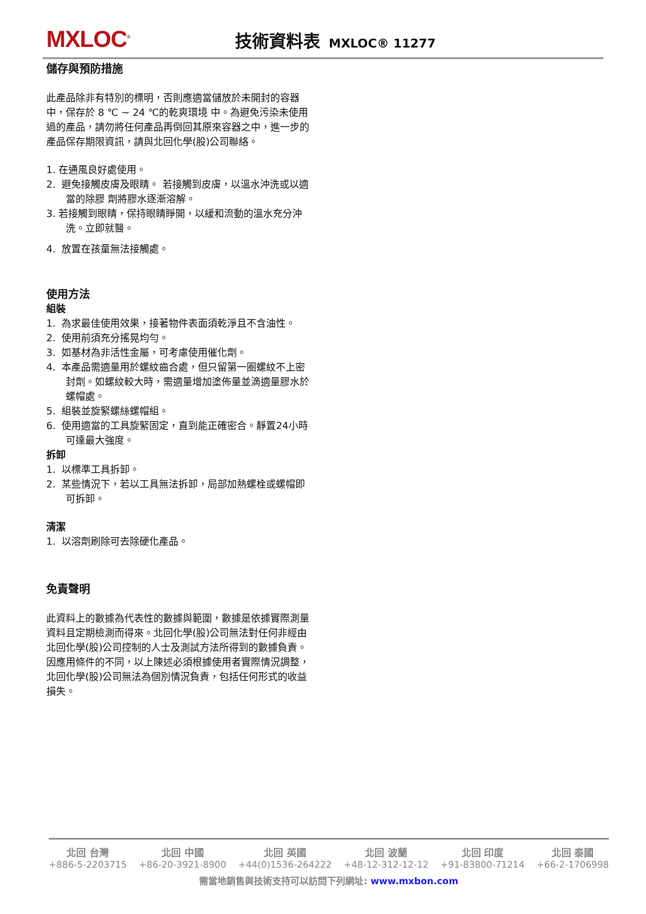MXLOC<sup>®</sup>
技術資料表 MXLOC® 11277
儲存與預防措施
此產品除非有特別的標明，否則應適當儲放於未開封的容器中，保存於 8 ℃ ~ 24 ℃的乾爽環境 中。為避免污染未使用過的產品，請勿將任何產品再倒回其原來容器之中，進一步的產品保存期限資訊，請與北回化學(股)公司聯絡。
1. 在通風良好處使用。
2. 避免接觸皮膚及眼睛。 若接觸到皮膚，以溫水沖洗或以適當的除膠 劑將膠水逐漸溶解。
3. 若接觸到眼睛，保持眼睛睜開，以緩和流動的溫水充分沖洗。立即就醫。
4. 放置在孩童無法接觸處。
使用方法
組裝
1. 為求最佳使用效果，接著物件表面須乾淨且不含油性。
2. 使用前須充分搖晃均勻。
3. 如基材為非活性金屬，可考慮使用催化劑。
4. 本產品需適量用於螺紋齒合處，但只留第一圈螺紋不上密封劑。如螺紋較大時，需適量增加塗佈量並滴適量膠水於螺帽處。
5. 組裝並旋緊螺絲螺帽組。
6. 使用適當的工具旋緊固定，直到能正確密合。靜置24小時可達最大強度。
拆卸
1. 以標準工具拆卸。
2. 某些情況下，若以工具無法拆卸，局部加熱螺栓或螺帽即可拆卸。
清潔
1. 以溶劑刷除可去除硬化產品。
免責聲明
此資料上的數據為代表性的數據與範圍，數據是依據實際測量資料且定期檢測而得來。北回化學(股)公司無法對任何非經由北回化學(股)公司控制的人士及測試方法所得到的數據負責。因應用條件的不同，以上陳述必須根據使用者實際情況調整，北回化學(股)公司無法為個別情況負責，包括任何形式的收益損失。
北回 台灣
+886-5-2203715
北回 中國
+86-20-3921-8900
北回 英國
+44(0)1536-264222
北回 波蘭
+48-12-312-12-12
北回 印度
+91-83800-71214
北回 泰國
+66-2-1706998
需當地銷售與技術支持可以訪問下列網址: www.mxbon.com